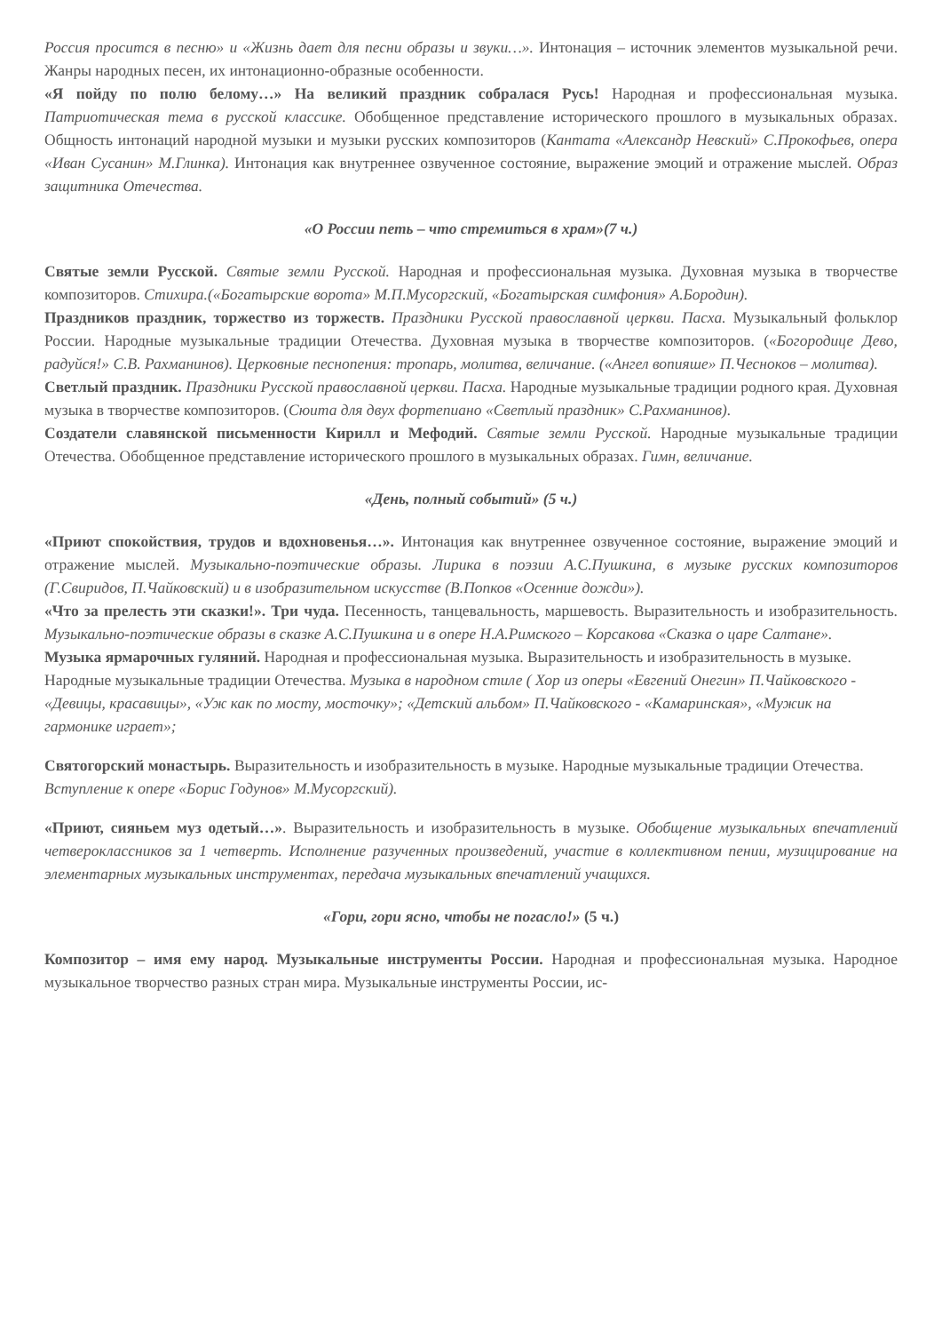Россия просится в песню» и «Жизнь дает для песни образы и звуки…». Интонация – источник элементов музыкальной речи. Жанры народных песен, их интонационно-образные особенности.
«Я пойду по полю белому…» На великий праздник собралася Русь! Народная и профессиональная музыка. Патриотическая тема в русской классике. Обобщенное представление исторического прошлого в музыкальных образах. Общность интонаций народной музыки и музыки русских композиторов (Кантата «Александр Невский» С.Прокофьев, опера «Иван Сусанин» М.Глинка). Интонация как внутреннее озвученное состояние, выражение эмоций и отражение мыслей. Образ защитника Отечества.
«О России петь – что стремиться в храм»(7 ч.)
Святые земли Русской. Святые земли Русской. Народная и профессиональная музыка. Духовная музыка в творчестве композиторов. Стихира.(«Богатырские ворота» М.П.Мусоргский, «Богатырская симфония» А.Бородин).
Праздников праздник, торжество из торжеств. Праздники Русской православной церкви. Пасха. Музыкальный фольклор России. Народные музыкальные традиции Отечества. Духовная музыка в творчестве композиторов. («Богородице Дево, радуйся!» С.В. Рахманинов). Церковные песнопения: тропарь, молитва, величание. («Ангел вопияше» П.Чесноков – молитва).
Светлый праздник. Праздники Русской православной церкви. Пасха. Народные музыкальные традиции родного края. Духовная музыка в творчестве композиторов. (Сюита для двух фортепиано «Светлый праздник» С.Рахманинов).
Создатели славянской письменности Кирилл и Мефодий. Святые земли Русской. Народные музыкальные традиции Отечества. Обобщенное представление исторического прошлого в музыкальных образах. Гимн, величание.
«День, полный событий» (5 ч.)
«Приют спокойствия, трудов и вдохновенья…». Интонация как внутреннее озвученное состояние, выражение эмоций и отражение мыслей. Музыкально-поэтические образы. Лирика в поэзии А.С.Пушкина, в музыке русских композиторов (Г.Свиридов, П.Чайковский) и в изобразительном искусстве (В.Попков «Осенние дожди»).
«Что за прелесть эти сказки!». Три чуда. Песенность, танцевальность, маршевость. Выразительность и изобразительность. Музыкально-поэтические образы в сказке А.С.Пушкина и в опере Н.А.Римского – Корсакова «Сказка о царе Салтане».
Музыка ярмарочных гуляний. Народная и профессиональная музыка. Выразительность и изобразительность в музыке. Народные музыкальные традиции Отечества. Музыка в народном стиле ( Хор из оперы «Евгений Онегин» П.Чайковского - «Девицы, красавицы», «Уж как по мосту, мосточку»; «Детский альбом» П.Чайковского - «Камаринская», «Мужик на гармонике играет»;
Святогорский монастырь. Выразительность и изобразительность в музыке. Народные музыкальные традиции Отечества. Вступление к опере «Борис Годунов» М.Мусоргский).
«Приют, сияньем муз одетый…». Выразительность и изобразительность в музыке. Обобщение музыкальных впечатлений четвероклассников за 1 четверть. Исполнение разученных произведений, участие в коллективном пении, музицирование на элементарных музыкальных инструментах, передача музыкальных впечатлений учащихся.
«Гори, гори ясно, чтобы не погасло!» (5 ч.)
Композитор – имя ему народ. Музыкальные инструменты России. Народная и профессиональная музыка. Народное музыкальное творчество разных стран мира. Музыкальные инструменты России, ис-